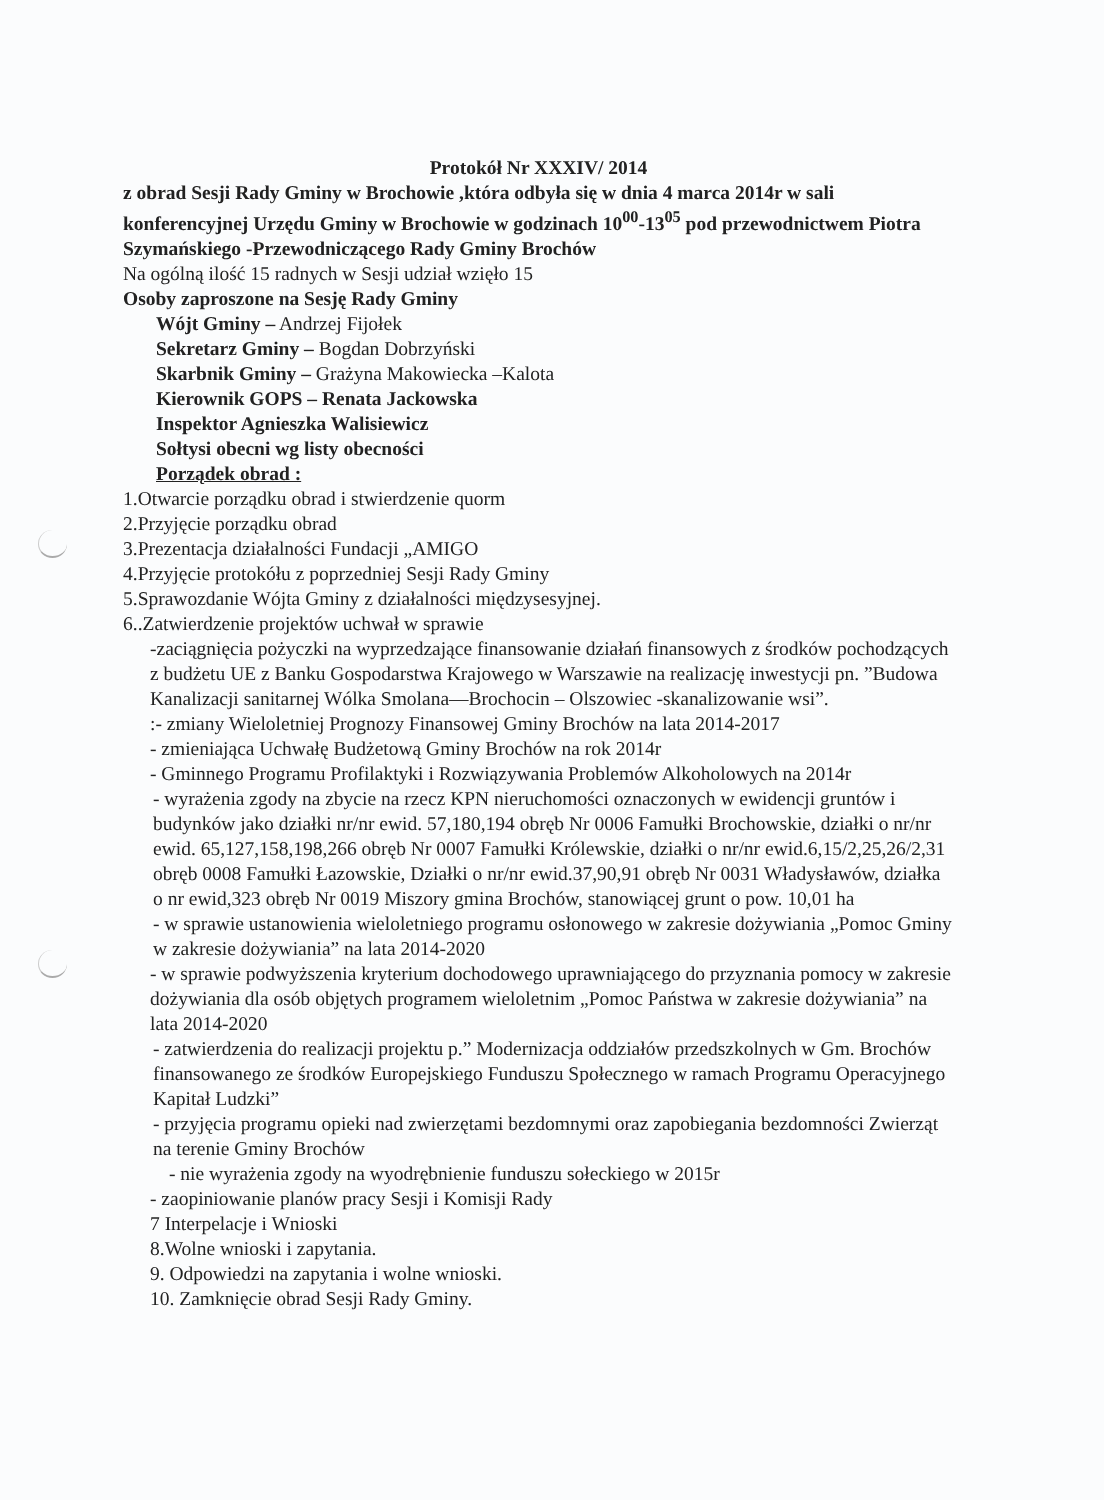Protokół Nr XXXIV/ 2014
z obrad Sesji Rady Gminy w Brochowie ,która odbyła się w dnia 4 marca 2014r w sali konferencyjnej Urzędu Gminy w Brochowie w godzinach 10<sup>00</sup>-13<sup>05</sup> pod przewodnictwem Piotra Szymańskiego -Przewodniczącego Rady Gminy Brochów
Na ogólną ilość 15 radnych w Sesji udział wzięło 15
Osoby zaproszone na Sesję Rady Gminy
Wójt Gminy – Andrzej Fijołek
Sekretarz Gminy – Bogdan Dobrzyński
Skarbnik Gminy – Grażyna Makowiecka –Kalota
Kierownik GOPS – Renata Jackowska
Inspektor Agnieszka Walisiewicz
Sołtysi obecni wg listy obecności
Porządek obrad :
1.Otwarcie porządku obrad i stwierdzenie quorm
2.Przyjęcie porządku obrad
3.Prezentacja działalności Fundacji „AMIGO
4.Przyjęcie protokółu z poprzedniej Sesji Rady Gminy
5.Sprawozdanie Wójta Gminy z działalności międzysesyjnej.
6..Zatwierdzenie projektów uchwał w sprawie
-zaciągnięcia pożyczki na wyprzedzające finansowanie działań finansowych z środków pochodzących z budżetu UE z Banku Gospodarstwa Krajowego w Warszawie na realizację inwestycji pn. ”Budowa Kanalizacji sanitarnej Wólka Smolana—Brochocin – Olszowiec -skanalizowanie wsi”.
:- zmiany Wieloletniej Prognozy Finansowej Gminy Brochów na lata 2014-2017
- zmieniająca Uchwałę Budżetową Gminy Brochów na rok 2014r
- Gminnego Programu Profilaktyki i Rozwiązywania Problemów Alkoholowych na 2014r
- wyrażenia zgody na zbycie na rzecz KPN nieruchomości oznaczonych w ewidencji gruntów i budynków jako działki nr/nr ewid. 57,180,194 obręb Nr 0006 Famułki Brochowskie, działki o nr/nr ewid. 65,127,158,198,266 obręb Nr 0007 Famułki Królewskie, działki o nr/nr ewid.6,15/2,25,26/2,31 obręb 0008 Famułki Łazowskie, Działki o nr/nr ewid.37,90,91 obręb Nr 0031 Władysławów, działka o nr ewid,323 obręb Nr 0019 Miszory gmina Brochów, stanowiącej grunt o pow. 10,01 ha
- w sprawie ustanowienia wieloletniego programu osłonowego w zakresie dożywiania „Pomoc Gminy w zakresie dożywiania” na lata 2014-2020
- w sprawie podwyższenia kryterium dochodowego uprawniającego do przyznania pomocy w zakresie dożywiania dla osób objętych programem wieloletnim „Pomoc Państwa w zakresie dożywiania” na lata 2014-2020
- zatwierdzenia do realizacji projektu p.” Modernizacja oddziałów przedszkolnych w Gm. Brochów finansowanego ze środków Europejskiego Funduszu Społecznego w ramach Programu Operacyjnego Kapitał Ludzki”
- przyjęcia programu opieki nad zwierzętami bezdomnymi oraz zapobiegania bezdomności Zwierząt na terenie Gminy Brochów
- nie wyrażenia zgody na wyodrębnienie funduszu sołeckiego w 2015r
- zaopiniowanie planów pracy Sesji i Komisji Rady
7 Interpelacje i Wnioski
8.Wolne wnioski i zapytania.
9. Odpowiedzi na zapytania i wolne wnioski.
10. Zamknięcie obrad Sesji Rady Gminy.